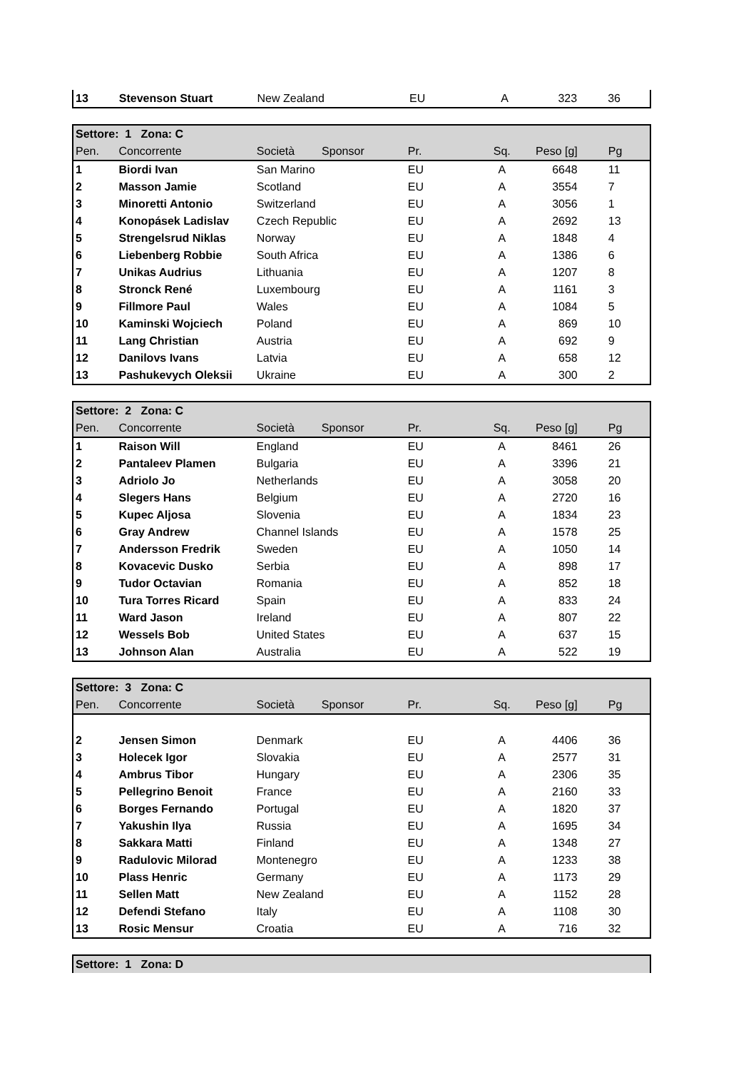| 13 | Stevenson Stuart | New Zealand | EU | A | 323 | 36 |
| Settore: 1 Zona: C | | | | | | | |
| --- | --- | --- | --- | --- | --- | --- | --- |
| Pen. | Concorrente | Società | Sponsor | Pr. | Sq. | Peso [g] | Pg |
| 1 | Biordi Ivan | San Marino | | EU | A | 6648 | 11 |
| 2 | Masson Jamie | Scotland | | EU | A | 3554 | 7 |
| 3 | Minoretti Antonio | Switzerland | | EU | A | 3056 | 1 |
| 4 | Konopásek Ladislav | Czech Republic | | EU | A | 2692 | 13 |
| 5 | Strengelsrud Niklas | Norway | | EU | A | 1848 | 4 |
| 6 | Liebenberg Robbie | South Africa | | EU | A | 1386 | 6 |
| 7 | Unikas Audrius | Lithuania | | EU | A | 1207 | 8 |
| 8 | Stronck René | Luxembourg | | EU | A | 1161 | 3 |
| 9 | Fillmore Paul | Wales | | EU | A | 1084 | 5 |
| 10 | Kaminski Wojciech | Poland | | EU | A | 869 | 10 |
| 11 | Lang Christian | Austria | | EU | A | 692 | 9 |
| 12 | Danilovs Ivans | Latvia | | EU | A | 658 | 12 |
| 13 | Pashukevych Oleksii | Ukraine | | EU | A | 300 | 2 |
| Settore: 2 Zona: C | | | | | | | |
| --- | --- | --- | --- | --- | --- | --- | --- |
| Pen. | Concorrente | Società | Sponsor | Pr. | Sq. | Peso [g] | Pg |
| 1 | Raison Will | England | | EU | A | 8461 | 26 |
| 2 | Pantaleev Plamen | Bulgaria | | EU | A | 3396 | 21 |
| 3 | Adriolo Jo | Netherlands | | EU | A | 3058 | 20 |
| 4 | Slegers Hans | Belgium | | EU | A | 2720 | 16 |
| 5 | Kupec Aljosa | Slovenia | | EU | A | 1834 | 23 |
| 6 | Gray Andrew | Channel Islands | | EU | A | 1578 | 25 |
| 7 | Andersson Fredrik | Sweden | | EU | A | 1050 | 14 |
| 8 | Kovacevic Dusko | Serbia | | EU | A | 898 | 17 |
| 9 | Tudor Octavian | Romania | | EU | A | 852 | 18 |
| 10 | Tura Torres Ricard | Spain | | EU | A | 833 | 24 |
| 11 | Ward Jason | Ireland | | EU | A | 807 | 22 |
| 12 | Wessels Bob | United States | | EU | A | 637 | 15 |
| 13 | Johnson Alan | Australia | | EU | A | 522 | 19 |
| Settore: 3 Zona: C | | | | | | | |
| --- | --- | --- | --- | --- | --- | --- | --- |
| Pen. | Concorrente | Società | Sponsor | Pr. | Sq. | Peso [g] | Pg |
| 2 | Jensen Simon | Denmark | | EU | A | 4406 | 36 |
| 3 | Holecek Igor | Slovakia | | EU | A | 2577 | 31 |
| 4 | Ambrus Tibor | Hungary | | EU | A | 2306 | 35 |
| 5 | Pellegrino Benoit | France | | EU | A | 2160 | 33 |
| 6 | Borges Fernando | Portugal | | EU | A | 1820 | 37 |
| 7 | Yakushin Ilya | Russia | | EU | A | 1695 | 34 |
| 8 | Sakkara Matti | Finland | | EU | A | 1348 | 27 |
| 9 | Radulovic Milorad | Montenegro | | EU | A | 1233 | 38 |
| 10 | Plass Henric | Germany | | EU | A | 1173 | 29 |
| 11 | Sellen Matt | New Zealand | | EU | A | 1152 | 28 |
| 12 | Defendi Stefano | Italy | | EU | A | 1108 | 30 |
| 13 | Rosic Mensur | Croatia | | EU | A | 716 | 32 |
| Settore: 1 Zona: D |
| --- |